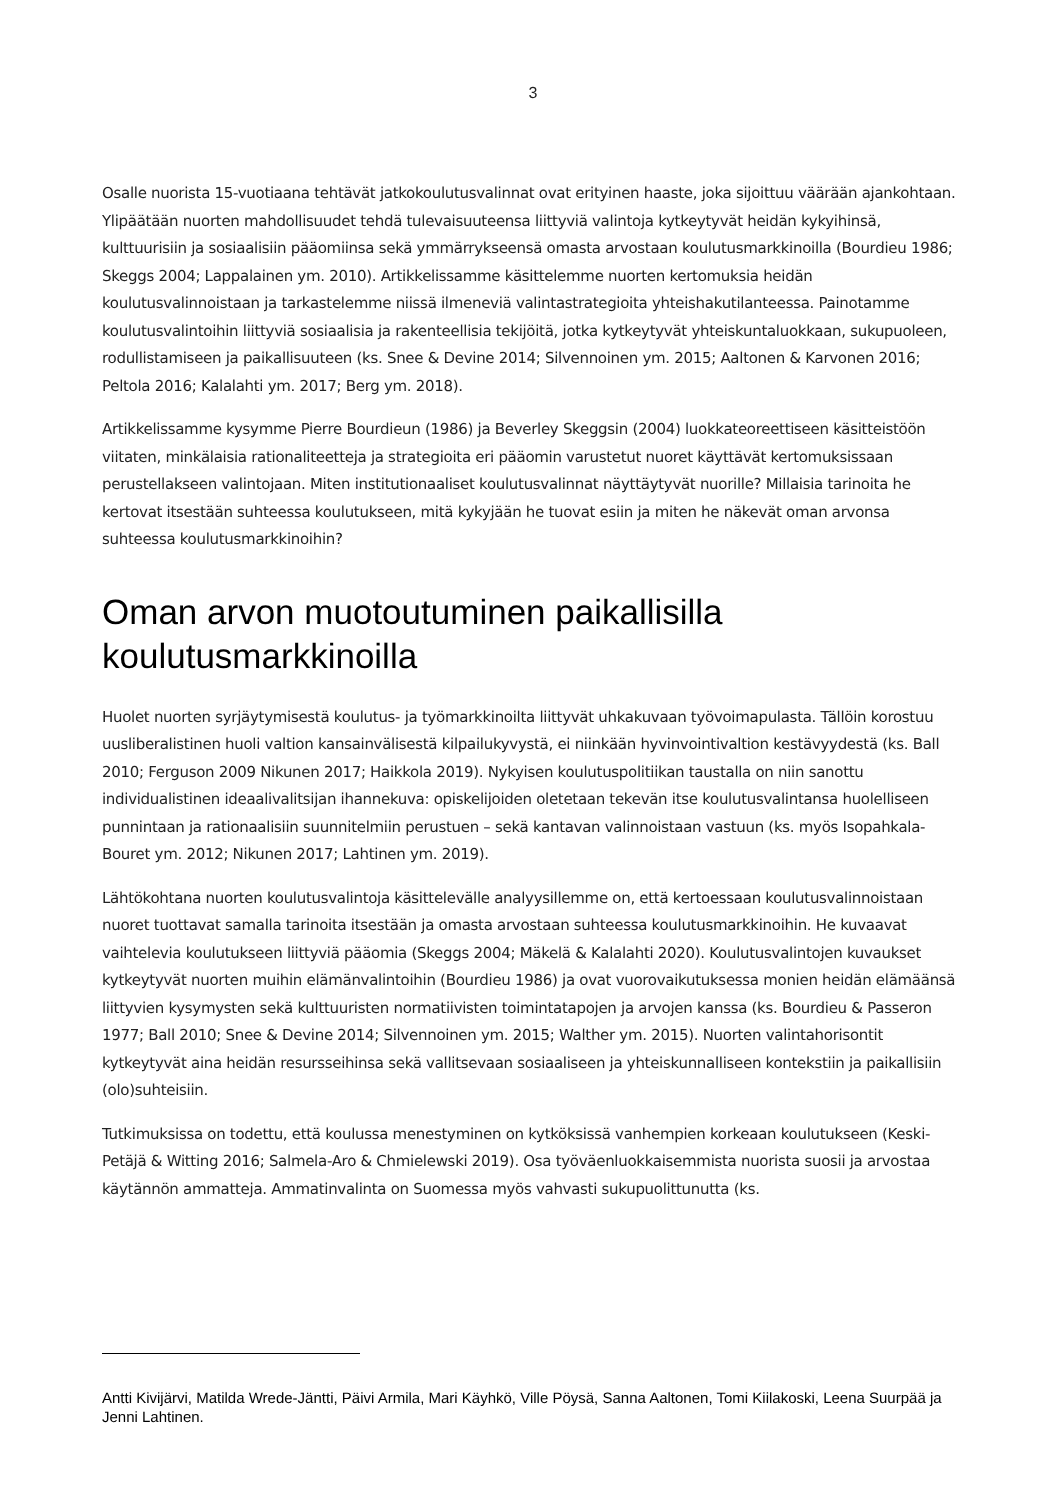3
Osalle nuorista 15-vuotiaana tehtävät jatkokoulutusvalinnat ovat erityinen haaste, joka sijoittuu väärään ajankohtaan. Ylipäätään nuorten mahdollisuudet tehdä tulevaisuuteensa liittyviä valintoja kytkeytyvät heidän kykyihinsä, kulttuurisiin ja sosiaalisiin pääomiinsa sekä ymmärrykseensä omasta arvostaan koulutusmarkkinoilla (Bourdieu 1986; Skeggs 2004; Lappalainen ym. 2010). Artikkelissamme käsittelemme nuorten kertomuksia heidän koulutusvalinnoistaan ja tarkastelemme niissä ilmeneviä valintastrategioita yhteishakutilanteessa. Painotamme koulutusvalintoihin liittyviä sosiaalisia ja rakenteellisia tekijöitä, jotka kytkeytyvät yhteiskuntaluokkaan, sukupuoleen, rodullistamiseen ja paikallisuuteen (ks. Snee & Devine 2014; Silvennoinen ym. 2015; Aaltonen & Karvonen 2016; Peltola 2016; Kalalahti ym. 2017; Berg ym. 2018).
Artikkelissamme kysymme Pierre Bourdieun (1986) ja Beverley Skeggsin (2004) luokkateoreettiseen käsitteistöön viitaten, minkälaisia rationaliteetteja ja strategioita eri pääomin varustetut nuoret käyttävät kertomuksissaan perustellakseen valintojaan. Miten institutionaaliset koulutusvalinnat näyttäytyvät nuorille? Millaisia tarinoita he kertovat itsestään suhteessa koulutukseen, mitä kykyjään he tuovat esiin ja miten he näkevät oman arvonsa suhteessa koulutusmarkkinoihin?
Oman arvon muotoutuminen paikallisilla koulutusmarkkinoilla
Huolet nuorten syrjäytymisestä koulutus- ja työmarkkinoilta liittyvät uhkakuvaan työvoimapulasta. Tällöin korostuu uusliberalistinen huoli valtion kansainvälisestä kilpailukyvystä, ei niinkään hyvinvointivaltion kestävyydestä (ks. Ball 2010; Ferguson 2009 Nikunen 2017; Haikkola 2019). Nykyisen koulutuspolitiikan taustalla on niin sanottu individualistinen ideaalivalitsijan ihannekuva: opiskelijoiden oletetaan tekevän itse koulutusvalintansa huolelliseen punnintaan ja rationaalisiin suunnitelmiin perustuen – sekä kantavan valinnoistaan vastuun (ks. myös Isopahkala-Bouret ym. 2012; Nikunen 2017; Lahtinen ym. 2019).
Lähtökohtana nuorten koulutusvalintoja käsittelevälle analyysillemme on, että kertoessaan koulutusvalinnoistaan nuoret tuottavat samalla tarinoita itsestään ja omasta arvostaan suhteessa koulutusmarkkinoihin. He kuvaavat vaihtelevia koulutukseen liittyviä pääomia (Skeggs 2004; Mäkelä & Kalalahti 2020). Koulutusvalintojen kuvaukset kytkeytyvät nuorten muihin elämänvalintoihin (Bourdieu 1986) ja ovat vuorovaikutuksessa monien heidän elämäänsä liittyvien kysymysten sekä kulttuuristen normatiivisten toimintatapojen ja arvojen kanssa (ks. Bourdieu & Passeron 1977; Ball 2010; Snee & Devine 2014; Silvennoinen ym. 2015; Walther ym. 2015). Nuorten valintahorisontit kytkeytyvät aina heidän resursseihinsa sekä vallitsevaan sosiaaliseen ja yhteiskunnalliseen kontekstiin ja paikallisiin (olo)suhteisiin.
Tutkimuksissa on todettu, että koulussa menestyminen on kytköksissä vanhempien korkeaan koulutukseen (Keski-Petäjä & Witting 2016; Salmela-Aro & Chmielewski 2019). Osa työväenluokkaisemmista nuorista suosii ja arvostaa käytännön ammatteja. Ammatinvalinta on Suomessa myös vahvasti sukupuolittunutta (ks.
Antti Kivijärvi, Matilda Wrede-Jäntti, Päivi Armila, Mari Käyhkö, Ville Pöysä, Sanna Aaltonen, Tomi Kiilakoski, Leena Suurpää ja Jenni Lahtinen.